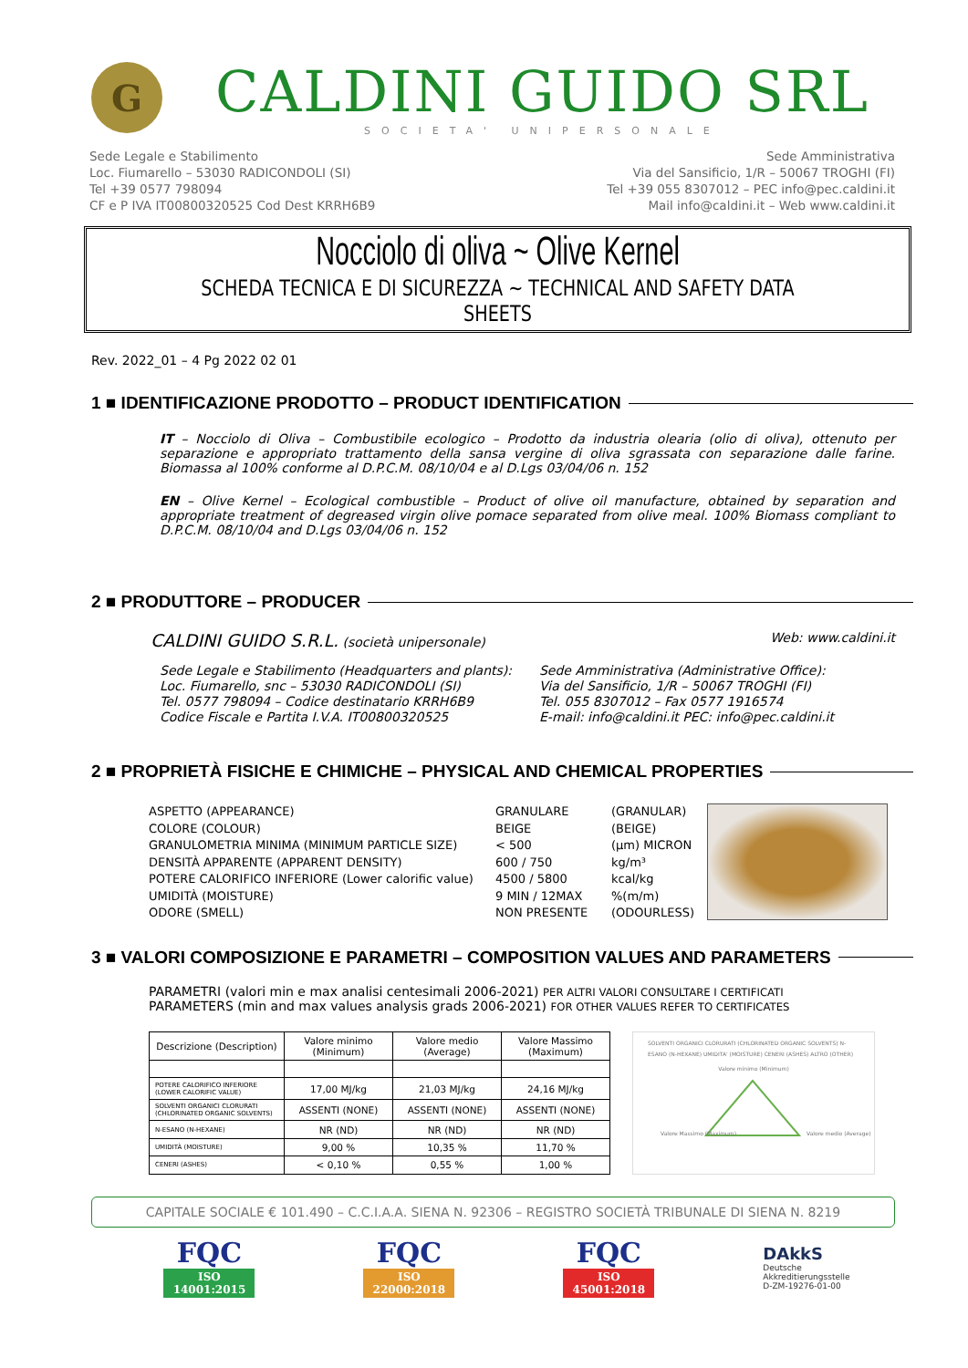G
CALDINI GUIDO SRL
SOCIETA' UNIPERSONALE
Sede Legale e Stabilimento
Loc. Fiumarello – 53030 RADICONDOLI (SI)
Tel +39 0577 798094
CF e P IVA IT00800320525 Cod Dest KRRH6B9
Sede Amministrativa
Via del Sansificio, 1/R – 50067 TROGHI (FI)
Tel +39 055 8307012 – PEC info@pec.caldini.it
Mail info@caldini.it – Web www.caldini.it
Nocciolo di oliva ~ Olive Kernel
SCHEDA TECNICA E DI SICUREZZA ~ TECHNICAL AND SAFETY DATA SHEETS
Rev. 2022_01 – 4 Pg 2022 02 01
1 ■ IDENTIFICAZIONE PRODOTTO – PRODUCT IDENTIFICATION
IT – Nocciolo di Oliva – Combustibile ecologico – Prodotto da industria olearia (olio di oliva), ottenuto per separazione e appropriato trattamento della sansa vergine di oliva sgrassata con separazione dalle farine. Biomassa al 100% conforme al D.P.C.M. 08/10/04 e al D.Lgs 03/04/06 n. 152
EN – Olive Kernel – Ecological combustible – Product of olive oil manufacture, obtained by separation and appropriate treatment of degreased virgin olive pomace separated from olive meal. 100% Biomass compliant to D.P.C.M. 08/10/04 and D.Lgs 03/04/06 n. 152
2 ■ PRODUTTORE – PRODUCER
CALDINI GUIDO S.R.L. (società unipersonale)
Web: www.caldini.it
Sede Legale e Stabilimento (Headquarters and plants):
Loc. Fiumarello, snc – 53030 RADICONDOLI (SI)
Tel. 0577 798094 – Codice destinatario KRRH6B9
Codice Fiscale e Partita I.V.A. IT00800320525
Sede Amministrativa (Administrative Office):
Via del Sansificio, 1/R – 50067 TROGHI (FI)
Tel. 055 8307012 – Fax 0577 1916574
E-mail: info@caldini.it PEC: info@pec.caldini.it
2 ■ PROPRIETÀ FISICHE E CHIMICHE – PHYSICAL AND CHEMICAL PROPERTIES
ASPETTO (APPEARANCE)
COLORE (COLOUR)
GRANULOMETRIA MINIMA (MINIMUM PARTICLE SIZE)
DENSITÀ APPARENTE (APPARENT DENSITY)
POTERE CALORIFICO INFERIORE (Lower calorific value)
UMIDITÀ (MOISTURE)
ODORE (SMELL)
GRANULARE
BEIGE
< 500
600 / 750
4500 / 5800
9 MIN / 12MAX
NON PRESENTE
(GRANULAR)
(BEIGE)
(µm) MICRON
kg/m³
kcal/kg
%(m/m)
(ODOURLESS)
3 ■ VALORI COMPOSIZIONE E PARAMETRI – COMPOSITION VALUES AND PARAMETERS
PARAMETRI (valori min e max analisi centesimali 2006-2021) PER ALTRI VALORI CONSULTARE I CERTIFICATI
PARAMETERS (min and max values analysis grads 2006-2021) FOR OTHER VALUES REFER TO CERTIFICATES
| Descrizione (Description) | Valore minimo (Minimum) | Valore medio (Average) | Valore Massimo (Maximum) |
| --- | --- | --- | --- |
| POTERE CALORIFICO INFERIORE (LOWER CALORIFIC VALUE) | 17,00 MJ/kg | 21,03 MJ/kg | 24,16 MJ/kg |
| SOLVENTI ORGANICI CLORURATI (CHLORINATED ORGANIC SOLVENTS) | ASSENTI (NONE) | ASSENTI (NONE) | ASSENTI (NONE) |
| N-ESANO (N-HEXANE) | NR (ND) | NR (ND) | NR (ND) |
| UMIDITÀ (MOISTURE) | 9,00 % | 10,35 % | 11,70 % |
| CENERI (ASHES) | < 0,10 % | 0,55 % | 1,00 % |
SOLVENTI ORGANICI CLORURATI (CHLORINATED ORGANIC SOLVENTS) N-ESANO (N-HEXANE) UMIDITA' (MOISTURE) CENERI (ASHES) ALTRO (OTHER)
Valore minimo (Minimum)
Valore Massimo (Maximum)
Valore medio (Average)
CAPITALE SOCIALE € 101.490 – C.C.I.A.A. SIENA N. 92306 – REGISTRO SOCIETÀ TRIBUNALE DI SIENA N. 8219
FQC
ISO 14001:2015
FQC
ISO 22000:2018
FQC
ISO 45001:2018
DAkkS
Deutsche
Akkreditierungsstelle
D-ZM-19276-01-00